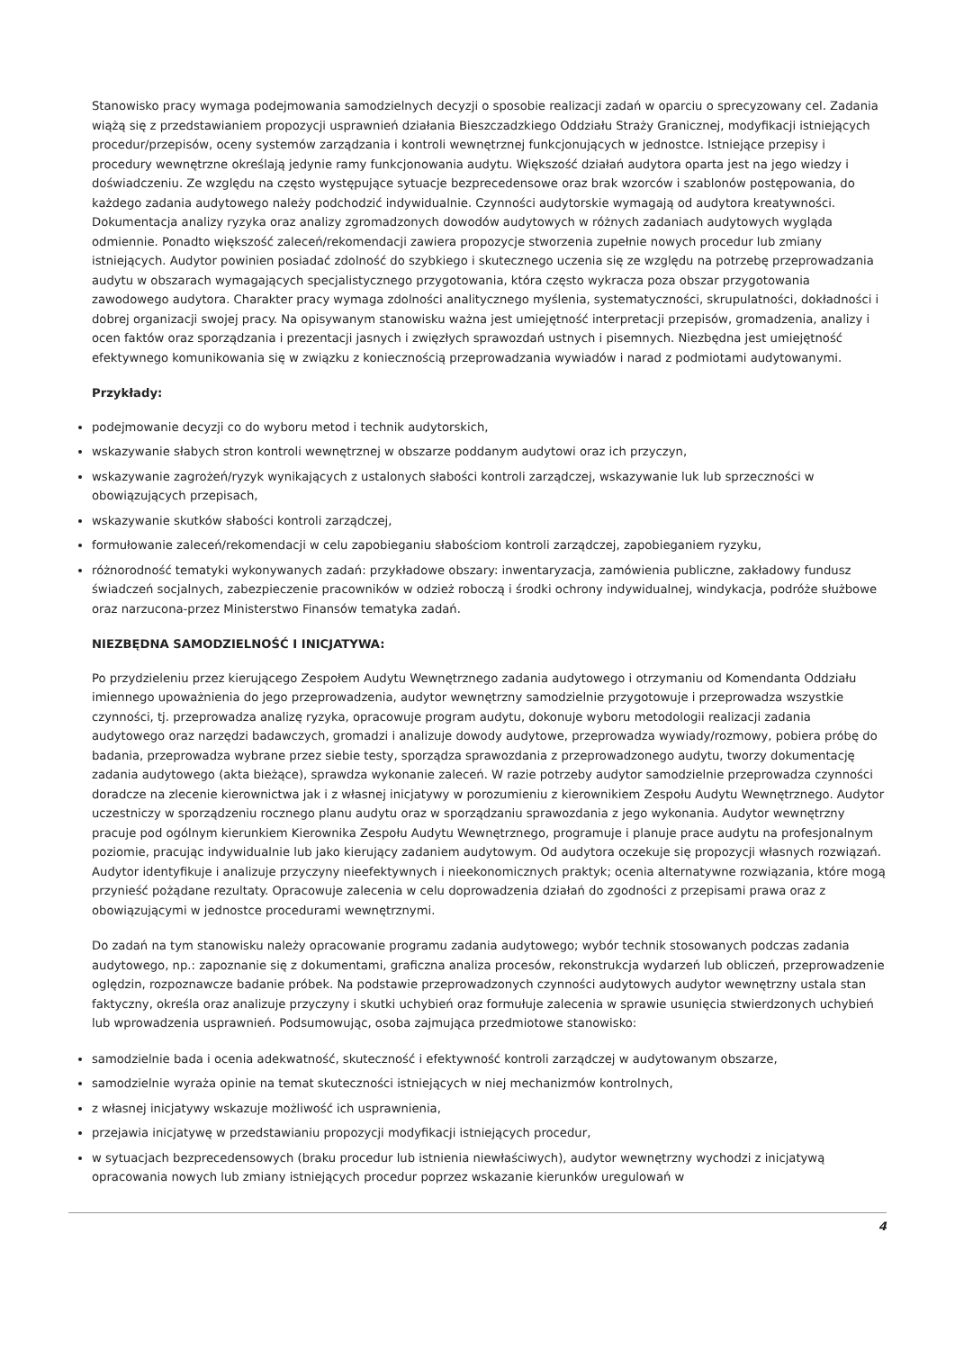Stanowisko pracy wymaga podejmowania samodzielnych decyzji o sposobie realizacji zadań w oparciu o sprecyzowany cel. Zadania wiążą się z przedstawianiem propozycji usprawnień działania Bieszczadzkiego Oddziału Straży Granicznej, modyfikacji istniejących procedur/przepisów, oceny systemów zarządzania i kontroli wewnętrznej funkcjonujących w jednostce. Istniejące przepisy i procedury wewnętrzne określają jedynie ramy funkcjonowania audytu. Większość działań audytora oparta jest na jego wiedzy i doświadczeniu. Ze względu na często występujące sytuacje bezprecedensowe oraz brak wzorców i szablonów postępowania, do każdego zadania audytowego należy podchodzić indywidualnie. Czynności audytorskie wymagają od audytora kreatywności. Dokumentacja analizy ryzyka oraz analizy zgromadzonych dowodów audytowych w różnych zadaniach audytowych wygląda odmiennie. Ponadto większość zaleceń/rekomendacji zawiera propozycje stworzenia zupełnie nowych procedur lub zmiany istniejących. Audytor powinien posiadać zdolność do szybkiego i skutecznego uczenia się ze względu na potrzebę przeprowadzania audytu w obszarach wymagających specjalistycznego przygotowania, która często wykracza poza obszar przygotowania zawodowego audytora. Charakter pracy wymaga zdolności analitycznego myślenia, systematyczności, skrupulatności, dokładności i dobrej organizacji swojej pracy. Na opisywanym stanowisku ważna jest umiejętność interpretacji przepisów, gromadzenia, analizy i ocen faktów oraz sporządzania i prezentacji jasnych i zwięzłych sprawozdań ustnych i pisemnych. Niezbędna jest umiejętność efektywnego komunikowania się w związku z koniecznością przeprowadzania wywiadów i narad z podmiotami audytowanymi.
Przykłady:
podejmowanie decyzji co do wyboru metod i technik audytorskich,
wskazywanie słabych stron kontroli wewnętrznej w obszarze poddanym audytowi oraz ich przyczyn,
wskazywanie zagrożeń/ryzyk wynikających z ustalonych słabości kontroli zarządczej, wskazywanie luk lub sprzeczności w obowiązujących przepisach,
wskazywanie skutków słabości kontroli zarządczej,
formułowanie zaleceń/rekomendacji w celu zapobieganiu słabościom kontroli zarządczej, zapobieganiem ryzyku,
różnorodność tematyki wykonywanych zadań: przykładowe obszary: inwentaryzacja, zamówienia publiczne, zakładowy fundusz świadczeń socjalnych, zabezpieczenie pracowników w odzież roboczą i środki ochrony indywidualnej, windykacja, podróże służbowe oraz narzucona-przez Ministerstwo Finansów tematyka zadań.
NIEZBĘDNA SAMODZIELNOŚĆ I INICJATYWA:
Po przydzieleniu przez kierującego Zespołem Audytu Wewnętrznego zadania audytowego i otrzymaniu od Komendanta Oddziału imiennego upoważnienia do jego przeprowadzenia, audytor wewnętrzny samodzielnie przygotowuje i przeprowadza wszystkie czynności, tj. przeprowadza analizę ryzyka, opracowuje program audytu, dokonuje wyboru metodologii realizacji zadania audytowego oraz narzędzi badawczych, gromadzi i analizuje dowody audytowe, przeprowadza wywiady/rozmowy, pobiera próbę do badania, przeprowadza wybrane przez siebie testy, sporządza sprawozdania z przeprowadzonego audytu, tworzy dokumentację zadania audytowego (akta bieżące), sprawdza wykonanie zaleceń. W razie potrzeby audytor samodzielnie przeprowadza czynności doradcze na zlecenie kierownictwa jak i z własnej inicjatywy w porozumieniu z kierownikiem Zespołu Audytu Wewnętrznego. Audytor uczestniczy w sporządzeniu rocznego planu audytu oraz w sporządzaniu sprawozdania z jego wykonania. Audytor wewnętrzny pracuje pod ogólnym kierunkiem Kierownika Zespołu Audytu Wewnętrznego, programuje i planuje prace audytu na profesjonalnym poziomie, pracując indywidualnie lub jako kierujący zadaniem audytowym. Od audytora oczekuje się propozycji własnych rozwiązań. Audytor identyfikuje i analizuje przyczyny nieefektywnych i nieekonomicznych praktyk; ocenia alternatywne rozwiązania, które mogą przynieść pożądane rezultaty. Opracowuje zalecenia w celu doprowadzenia działań do zgodności z przepisami prawa oraz z obowiązującymi w jednostce procedurami wewnętrznymi.
Do zadań na tym stanowisku należy opracowanie programu zadania audytowego; wybór technik stosowanych podczas zadania audytowego, np.: zapoznanie się z dokumentami, graficzna analiza procesów, rekonstrukcja wydarzeń lub obliczeń, przeprowadzenie oględzin, rozpoznawcze badanie próbek. Na podstawie przeprowadzonych czynności audytowych audytor wewnętrzny ustala stan faktyczny, określa oraz analizuje przyczyny i skutki uchybień oraz formułuje zalecenia w sprawie usunięcia stwierdzonych uchybień lub wprowadzenia usprawnień. Podsumowując, osoba zajmująca przedmiotowe stanowisko:
samodzielnie bada i ocenia adekwatność, skuteczność i efektywność kontroli zarządczej w audytowanym obszarze,
samodzielnie wyraża opinie na temat skuteczności istniejących w niej mechanizmów kontrolnych,
z własnej inicjatywy wskazuje możliwość ich usprawnienia,
przejawia inicjatywę w przedstawianiu propozycji modyfikacji istniejących procedur,
w sytuacjach bezprecedensowych (braku procedur lub istnienia niewłaściwych), audytor wewnętrzny wychodzi z inicjatywą opracowania nowych lub zmiany istniejących procedur poprzez wskazanie kierunków uregulowań w
4